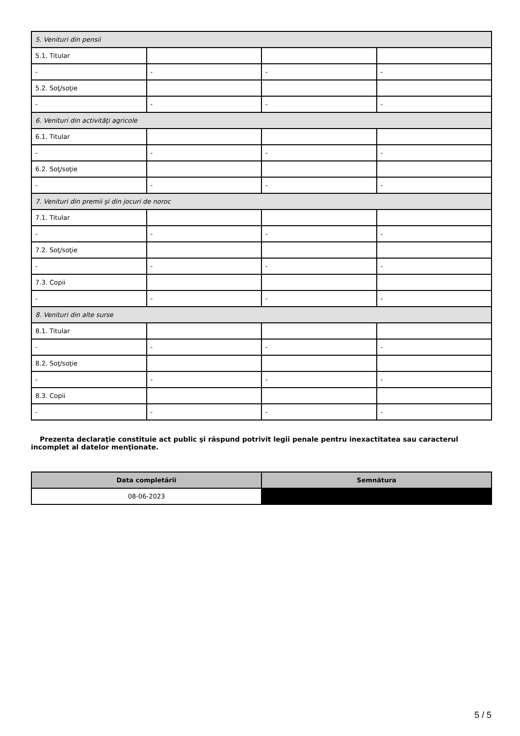| 5. Venituri din pensii | | | |
| 5.1. Titular | | | |
| - | - | - | - |
| 5.2. Soţ/soţie | | | |
| - | - | - | - |
| 6. Venituri din activităţi agricole | | | |
| 6.1. Titular | | | |
| - | - | - | - |
| 6.2. Soţ/soţie | | | |
| - | - | - | - |
| 7. Venituri din premii şi din jocuri de noroc | | | |
| 7.1. Titular | | | |
| - | - | - | - |
| 7.2. Soţ/soţie | | | |
| - | - | - | - |
| 7.3. Copii | | | |
| - | - | - | - |
| 8. Venituri din alte surse | | | |
| 8.1. Titular | | | |
| - | - | - | - |
| 8.2. Soţ/soţie | | | |
| - | - | - | - |
| 8.3. Copii | | | |
| - | - | - | - |
Prezenta declaraţie constituie act public şi răspund potrivit legii penale pentru inexactitatea sau caracterul incomplet al datelor menţionate.
| Data completării | Semnătura |
| --- | --- |
| 08-06-2023 | |
5 / 5